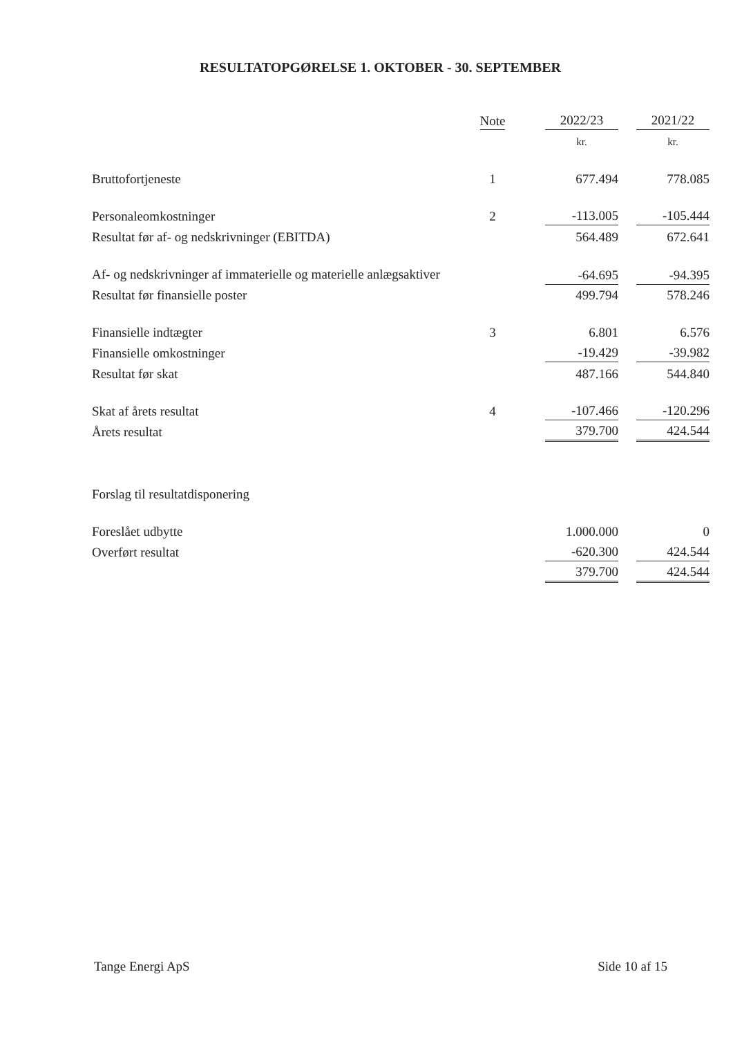RESULTATOPGØRELSE 1. OKTOBER - 30. SEPTEMBER
| | Note | 2022/23 | 2021/22 |
| --- | --- | --- | --- |
| | | kr. | kr. |
| Bruttofortjeneste | 1 | 677.494 | 778.085 |
| Personaleomkostninger | 2 | -113.005 | -105.444 |
| Resultat før af- og nedskrivninger (EBITDA) | | 564.489 | 672.641 |
| Af- og nedskrivninger af immaterielle og materielle anlægsaktiver | | -64.695 | -94.395 |
| Resultat før finansielle poster | | 499.794 | 578.246 |
| Finansielle indtægter | 3 | 6.801 | 6.576 |
| Finansielle omkostninger | | -19.429 | -39.982 |
| Resultat før skat | | 487.166 | 544.840 |
| Skat af årets resultat | 4 | -107.466 | -120.296 |
| Årets resultat | | 379.700 | 424.544 |
| Forslag til resultatdisponering | | | |
| Foreslået udbytte | | 1.000.000 | 0 |
| Overført resultat | | -620.300 | 424.544 |
| | | 379.700 | 424.544 |
Tange Energi ApS Side 10 af 15